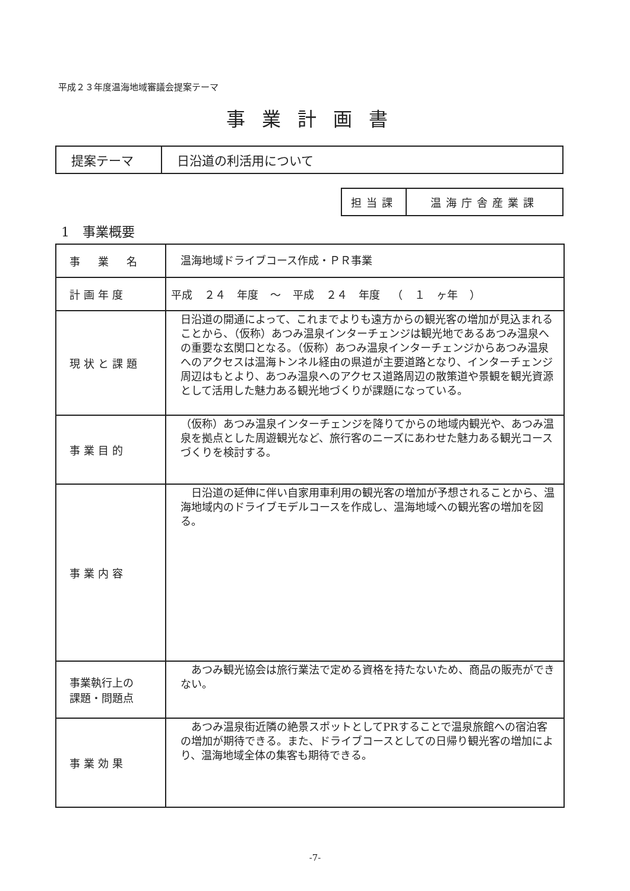平成２３年度温海地域審議会提案テーマ
事業計画書
| 提案テーマ | 日沿道の利活用について |
| 担当課 | 温海庁舎産業課 |
1　事業概要
| 事 業 名 | 温海地域ドライブコース作成・ＰＲ事業 |
| 計画年度 | 平成 ２４ 年度 ～ 平成 ２４ 年度 （ １ ヶ年 ） |
| 現状と課題 | 日沿道の開通によって、これまでよりも遠方からの観光客の増加が見込まれることから、（仮称）あつみ温泉インターチェンジは観光地であるあつみ温泉への重要な玄関口となる。（仮称）あつみ温泉インターチェンジからあつみ温泉へのアクセスは温海トンネル経由の県道が主要道路となり、インターチェンジ周辺はもとより、あつみ温泉へのアクセス道路周辺の散策道や景観を観光資源として活用した魅力ある観光地づくりが課題になっている。 |
| 事業目的 | （仮称）あつみ温泉インターチェンジを降りてからの地域内観光や、あつみ温泉を拠点とした周遊観光など、旅行客のニーズにあわせた魅力ある観光コースづくりを検討する。 |
| 事業内容 | 日沿道の延伸に伴い自家用車利用の観光客の増加が予想されることから、温海地域内のドライブモデルコースを作成し、温海地域への観光客の増加を図る。 |
| 事業執行上の 課題・問題点 | あつみ観光協会は旅行業法で定める資格を持たないため、商品の販売ができない。 |
| 事業効果 | あつみ温泉街近隣の絶景スポットとしてPRすることで温泉旅館への宿泊客の増加が期待できる。また、ドライブコースとしての日帰り観光客の増加により、温海地域全体の集客も期待できる。 |
-7-